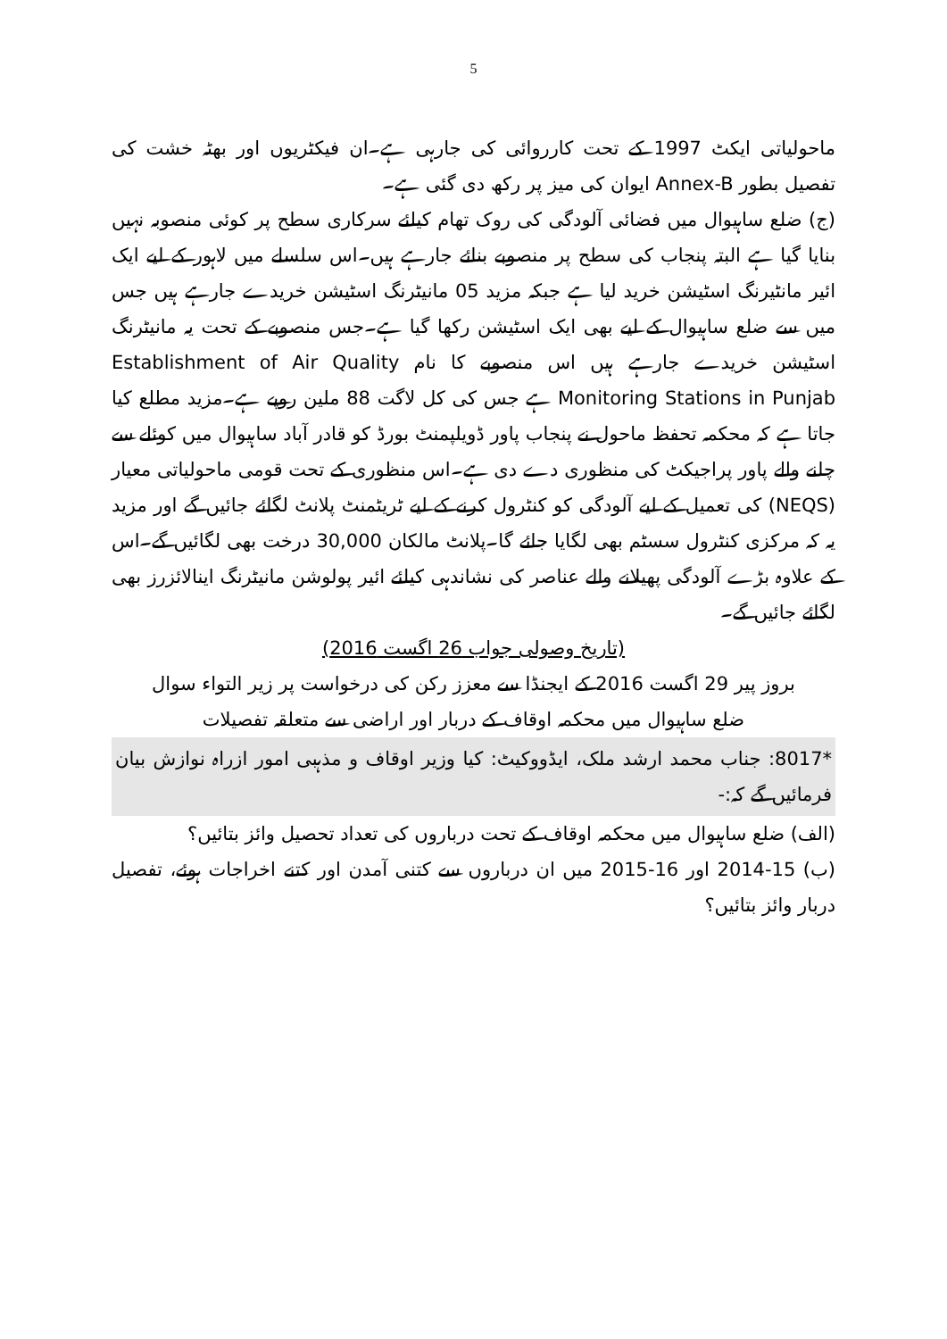5
ماحولیاتی ایکٹ 1997 کے تحت کارروائی کی جارہی ہے۔ان فیکٹریوں اور بھٹہ خشت کی تفصیل بطور Annex-B ایوان کی میز پر رکھ دی گئی ہے۔
(ج) ضلع ساہیوال میں فضائی آلودگی کی روک تھام کیلئے سرکاری سطح پر کوئی منصوبہ نہیں بنایا گیا ہے البتہ پنجاب کی سطح پر منصوبے بنائے جارہے ہیں۔اس سلسلے میں لاہور کے لیے ایک ائیر مانٹیرنگ اسٹیشن خرید لیا ہے جبکہ مزید 05 مانیٹرنگ اسٹیشن خریدے جارہے ہیں جس میں سے ضلع ساہیوال کے لیے بھی ایک اسٹیشن رکھا گیا ہے۔جس منصوبے کے تحت یہ مانیٹرنگ اسٹیشن خریدے جارہے ہیں اس منصوبے کا نام Establishment of Air Quality Monitoring Stations in Punjab ہے جس کی کل لاگت 88 ملین روپے ہے۔مزید مطلع کیا جاتا ہے کہ محکمہ تحفظ ماحول نے پنجاب پاور ڈویلپمنٹ بورڈ کو قادر آباد ساہیوال میں کوئلے سے چلنے والے پاور پراجیکٹ کی منظوری دے دی ہے۔اس منظوری کے تحت قومی ماحولیاتی معیار (NEQS) کی تعمیل کے لیے آلودگی کو کنٹرول کرنے کے لیے ٹریٹمنٹ پلانٹ لگائے جائیں گے اور مزید یہ کہ مرکزی کنٹرول سسٹم بھی لگایا جائے گا۔پلانٹ مالکان 30,000 درخت بھی لگائیں گے۔اس کے علاوہ بڑے آلودگی پھیلانے والے عناصر کی نشاندہی کیلئے ائیر پولوشن مانیٹرنگ اینالائزرز بھی لگائے جائیں گے۔
(تاریخ وصولی جواب 26 اگست 2016)
بروز پیر 29 اگست 2016 کے ایجنڈا سے معزز رکن کی درخواست پر زیر التواء سوال
ضلع ساہیوال میں محکمہ اوقاف کے دربار اور اراضی سے متعلقہ تفصیلات
*8017: جناب محمد ارشد ملک، ایڈووکیٹ: کیا وزیر اوقاف و مذہبی امور ازراہ نوازش بیان فرمائیں گے کہ:-
(الف) ضلع ساہیوال میں محکمہ اوقاف کے تحت درباروں کی تعداد تحصیل وائز بتائیں؟
(ب) 15-2014 اور 16-2015 میں ان درباروں سے کتنی آمدن اور کتنے اخراجات ہوئے، تفصیل دربار وائز بتائیں؟